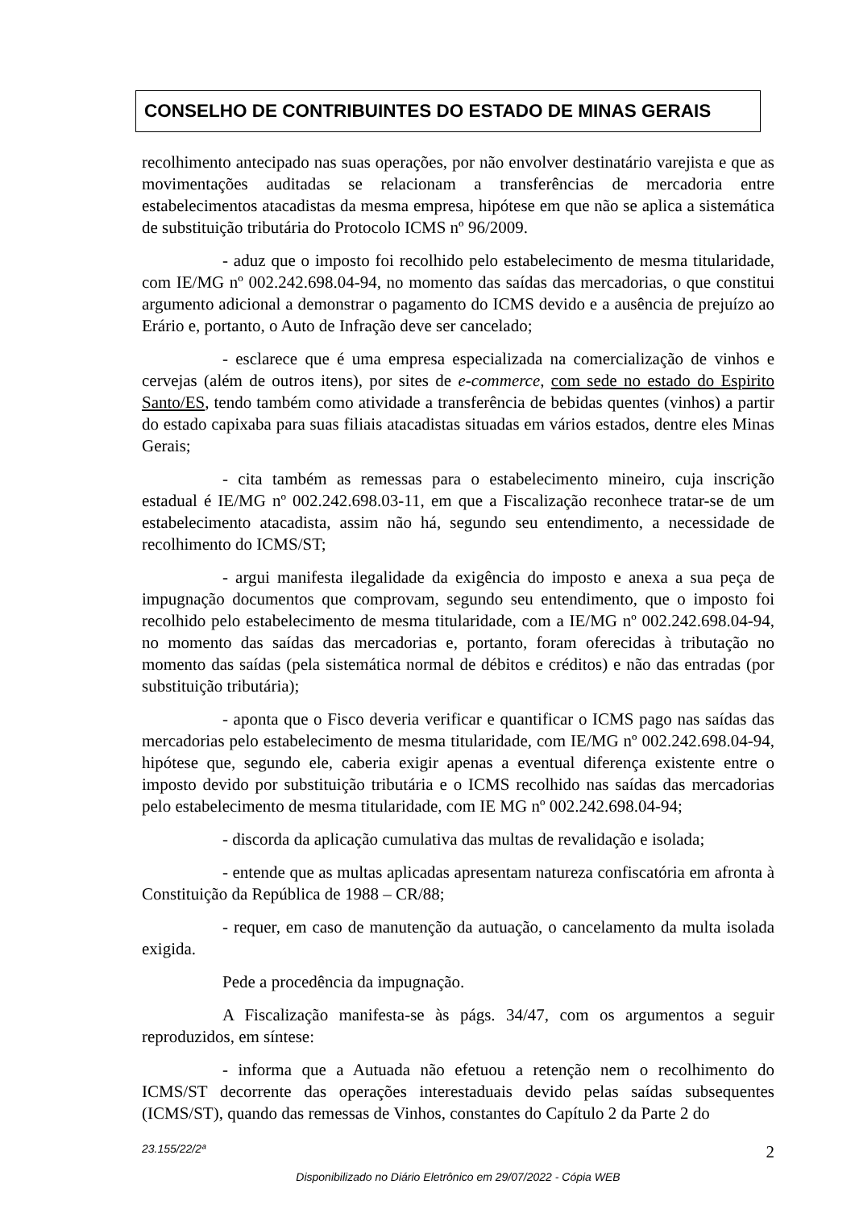CONSELHO DE CONTRIBUINTES DO ESTADO DE MINAS GERAIS
recolhimento antecipado nas suas operações, por não envolver destinatário varejista e que as movimentações auditadas se relacionam a transferências de mercadoria entre estabelecimentos atacadistas da mesma empresa, hipótese em que não se aplica a sistemática de substituição tributária do Protocolo ICMS nº 96/2009.
- aduz que o imposto foi recolhido pelo estabelecimento de mesma titularidade, com IE/MG nº 002.242.698.04-94, no momento das saídas das mercadorias, o que constitui argumento adicional a demonstrar o pagamento do ICMS devido e a ausência de prejuízo ao Erário e, portanto, o Auto de Infração deve ser cancelado;
- esclarece que é uma empresa especializada na comercialização de vinhos e cervejas (além de outros itens), por sites de e-commerce, com sede no estado do Espirito Santo/ES, tendo também como atividade a transferência de bebidas quentes (vinhos) a partir do estado capixaba para suas filiais atacadistas situadas em vários estados, dentre eles Minas Gerais;
- cita também as remessas para o estabelecimento mineiro, cuja inscrição estadual é IE/MG nº 002.242.698.03-11, em que a Fiscalização reconhece tratar-se de um estabelecimento atacadista, assim não há, segundo seu entendimento, a necessidade de recolhimento do ICMS/ST;
- argui manifesta ilegalidade da exigência do imposto e anexa a sua peça de impugnação documentos que comprovam, segundo seu entendimento, que o imposto foi recolhido pelo estabelecimento de mesma titularidade, com a IE/MG nº 002.242.698.04-94, no momento das saídas das mercadorias e, portanto, foram oferecidas à tributação no momento das saídas (pela sistemática normal de débitos e créditos) e não das entradas (por substituição tributária);
- aponta que o Fisco deveria verificar e quantificar o ICMS pago nas saídas das mercadorias pelo estabelecimento de mesma titularidade, com IE/MG nº 002.242.698.04-94, hipótese que, segundo ele, caberia exigir apenas a eventual diferença existente entre o imposto devido por substituição tributária e o ICMS recolhido nas saídas das mercadorias pelo estabelecimento de mesma titularidade, com IE MG nº 002.242.698.04-94;
- discorda da aplicação cumulativa das multas de revalidação e isolada;
- entende que as multas aplicadas apresentam natureza confiscatória em afronta à Constituição da República de 1988 – CR/88;
- requer, em caso de manutenção da autuação, o cancelamento da multa isolada exigida.
Pede a procedência da impugnação.
A Fiscalização manifesta-se às págs. 34/47, com os argumentos a seguir reproduzidos, em síntese:
- informa que a Autuada não efetuou a retenção nem o recolhimento do ICMS/ST decorrente das operações interestaduais devido pelas saídas subsequentes (ICMS/ST), quando das remessas de Vinhos, constantes do Capítulo 2 da Parte 2 do
23.155/22/2ª 2
Disponibilizado no Diário Eletrônico em 29/07/2022 - Cópia WEB